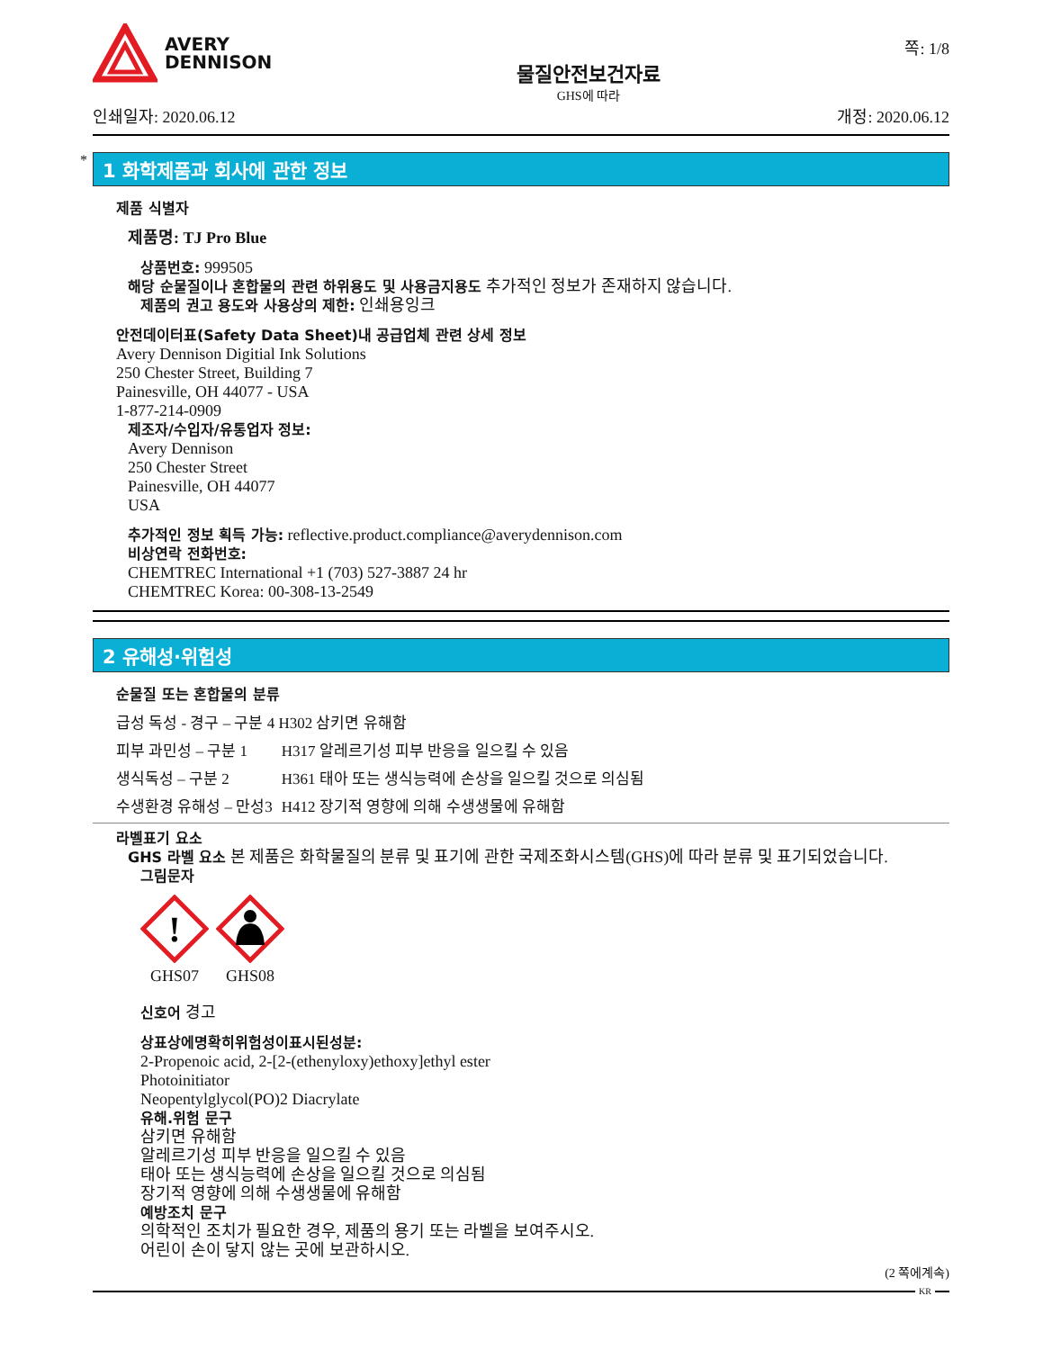AVERY
DENNISON
물질안전보건자료
GHS에 따라
쪽: 1/8
인쇄일자: 2020.06.12 개정: 2020.06.12
*
1 화학제품과 회사에 관한 정보
제품 식별자
제품명: TJ Pro Blue
상품번호: 999505
해당 순물질이나 혼합물의 관련 하위용도 및 사용금지용도 추가적인 정보가 존재하지 않습니다.
제품의 권고 용도와 사용상의 제한: 인쇄용잉크
안전데이터표(Safety Data Sheet)내 공급업체 관련 상세 정보
Avery Dennison Digitial Ink Solutions
250 Chester Street, Building 7
Painesville, OH 44077 - USA
1-877-214-0909
제조자/수입자/유통업자 정보:
Avery Dennison
250 Chester Street
Painesville, OH 44077
USA
추가적인 정보 획득 가능: reflective.product.compliance@averydennison.com
비상연락 전화번호:
CHEMTREC International +1 (703) 527-3887 24 hr
CHEMTREC Korea: 00-308-13-2549
2 유해성·위험성
순물질 또는 혼합물의 분류
| 급성 독성 - 경구 – 구분 4 H302 삼키면 유해함 | |
| 피부 과민성 – 구분 1 | H317 알레르기성 피부 반응을 일으킬 수 있음 |
| 생식독성 – 구분 2 | H361 태아 또는 생식능력에 손상을 일으킬 것으로 의심됨 |
| 수생환경 유해성 – 만성3 | H412 장기적 영향에 의해 수생생물에 유해함 |
라벨표기 요소
GHS 라벨 요소 본 제품은 화학물질의 분류 및 표기에 관한 국제조화시스템(GHS)에 따라 분류 및 표기되었습니다.
그림문자
!
GHS07
GHS08
신호어 경고
상표상에명확히위험성이표시된성분:
2-Propenoic acid, 2-[2-(ethenyloxy)ethoxy]ethyl ester
Photoinitiator
Neopentylglycol(PO)2 Diacrylate
유해.위험 문구
삼키면 유해함
알레르기성 피부 반응을 일으킬 수 있음
태아 또는 생식능력에 손상을 일으킬 것으로 의심됨
장기적 영향에 의해 수생생물에 유해함
예방조치 문구
의학적인 조치가 필요한 경우, 제품의 용기 또는 라벨을 보여주시오.
어린이 손이 닿지 않는 곳에 보관하시오.
(2 쪽에계속)
KR